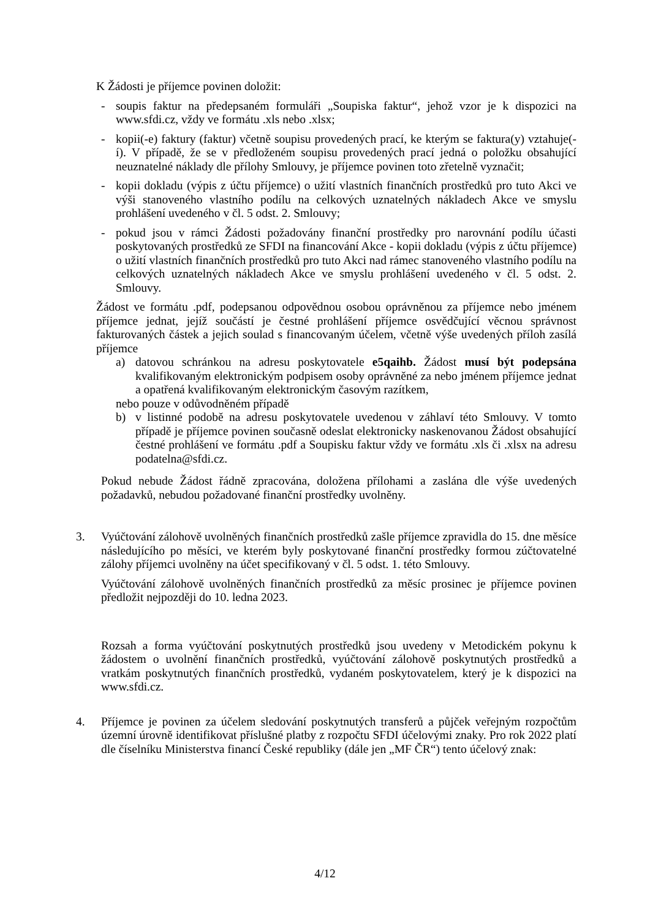K Žádosti je příjemce povinen doložit:
- soupis faktur na předepsaném formuláři „Soupiska faktur“, jehož vzor je k dispozici na www.sfdi.cz, vždy ve formátu .xls nebo .xlsx;
- kopii(-e) faktury (faktur) včetně soupisu provedených prací, ke kterým se faktura(y) vztahuje(-í). V případě, že se v předloženém soupisu provedených prací jedná o položku obsahující neuznatelné náklady dle přílohy Smlouvy, je příjemce povinen toto zřetelně vyznačit;
- kopii dokladu (výpis z účtu příjemce) o užití vlastních finančních prostředků pro tuto Akci ve výši stanoveného vlastního podílu na celkových uznatelných nákladech Akce ve smyslu prohlášení uvedeného v čl. 5 odst. 2. Smlouvy;
- pokud jsou v rámci Žádosti požadovány finanční prostředky pro narovnání podílu účasti poskytovaných prostředků ze SFDI na financování Akce - kopii dokladu (výpis z účtu příjemce) o užití vlastních finančních prostředků pro tuto Akci nad rámec stanoveného vlastního podílu na celkových uznatelných nákladech Akce ve smyslu prohlášení uvedeného v čl. 5 odst. 2. Smlouvy.
Žádost ve formátu .pdf, podepsanou odpovědnou osobou oprávněnou za příjemce nebo jménem příjemce jednat, jejíž součástí je čestné prohlášení příjemce osvědčující věcnou správnost fakturovaných částek a jejich soulad s financovaným účelem, včetně výše uvedených příloh zasílá příjemce
a) datovou schránkou na adresu poskytovatele e5qaihb. Žádost musí být podepsána kvalifikovaným elektronickým podpisem osoby oprávněné za nebo jménem příjemce jednat a opatřená kvalifikovaným elektronickým časovým razítkem,
nebo pouze v odůvodněném případě
b) v listinné podobě na adresu poskytovatele uvedenou v záhlaví této Smlouvy. V tomto případě je příjemce povinen současně odeslat elektronicky naskenovanou Žádost obsahující čestné prohlášení ve formátu .pdf a Soupisku faktur vždy ve formátu .xls či .xlsx na adresu podatelna@sfdi.cz.
Pokud nebude Žádost řádně zpracována, doložena přílohami a zaslána dle výše uvedených požadavků, nebudou požadované finanční prostředky uvolněny.
3. Vyúčtování zálohově uvolněných finančních prostředků zašle příjemce zpravidla do 15. dne měsíce následujícího po měsíci, ve kterém byly poskytované finanční prostředky formou zúčtovatelné zálohy příjemci uvolněny na účet specifikovaný v čl. 5 odst. 1. této Smlouvy.
Vyúčtování zálohově uvolněných finančních prostředků za měsíc prosinec je příjemce povinen předložit nejpozději do 10. ledna 2023.
Rozsah a forma vyúčtování poskytnutých prostředků jsou uvedeny v Metodickém pokynu k žádostem o uvolnění finančních prostředků, vyúčtování zálohově poskytnutých prostředků a vratkám poskytnutých finančních prostředků, vydaném poskytovatelem, který je k dispozici na www.sfdi.cz.
4. Příjemce je povinen za účelem sledování poskytnutých transferů a půjček veřejným rozpočtům územní úrovně identifikovat příslušné platby z rozpočtu SFDI účelovými znaky. Pro rok 2022 platí dle číselníku Ministerstva financí České republiky (dále jen „MF ČR“) tento účelový znak:
4/12